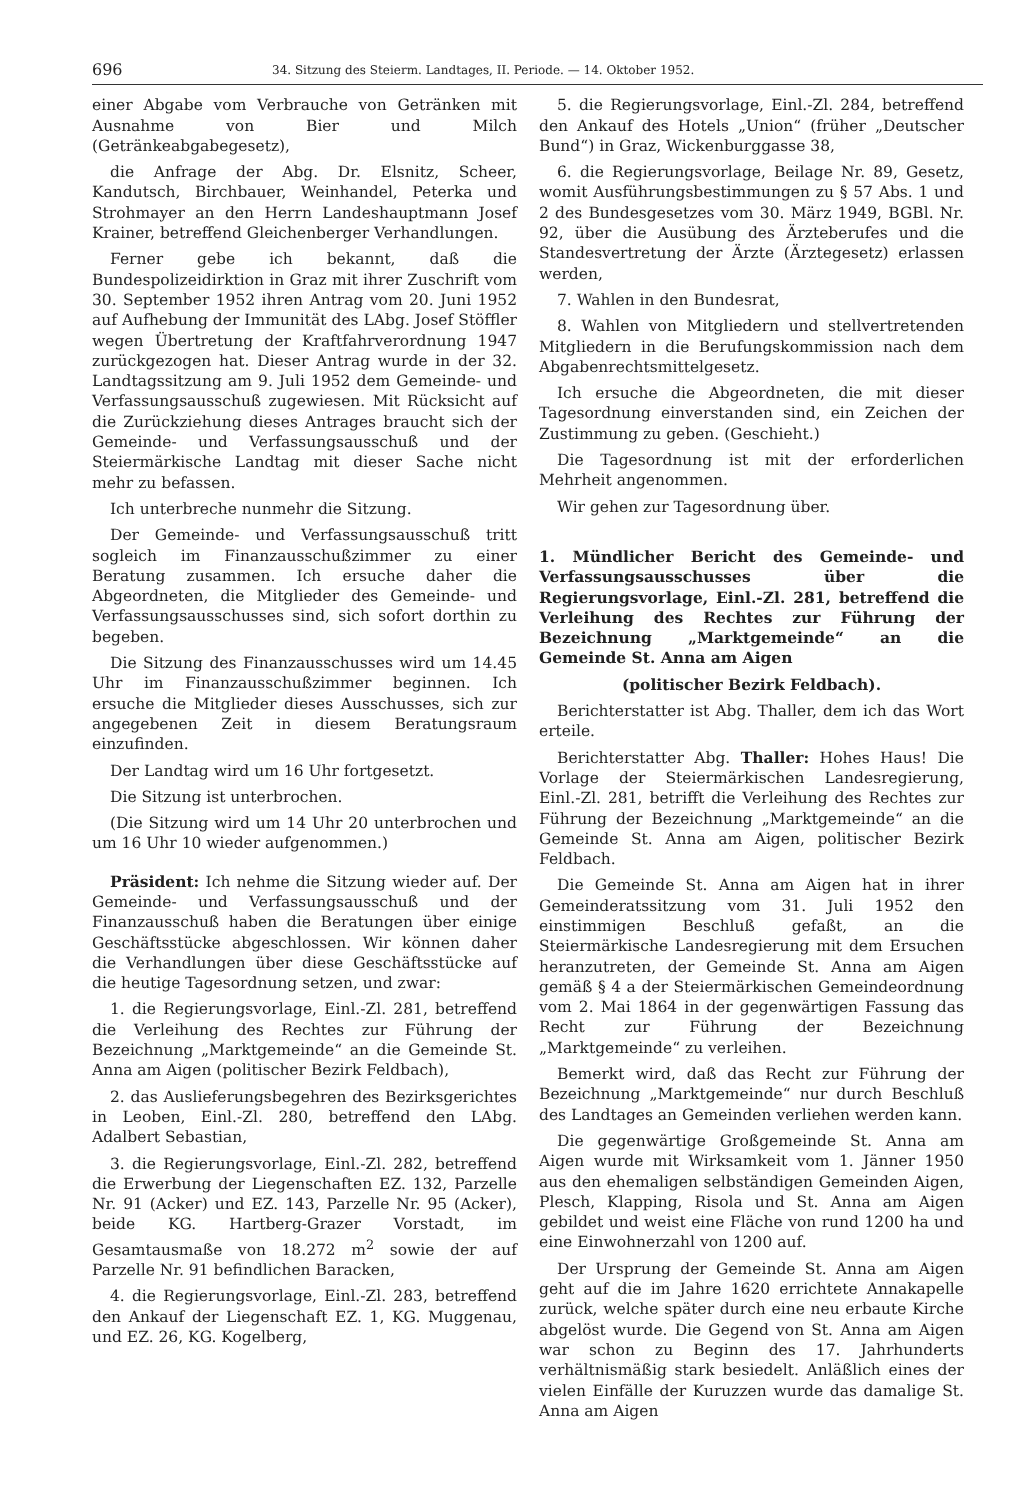696 34. Sitzung des Steierm. Landtages, II. Periode. — 14. Oktober 1952.
einer Abgabe vom Verbrauche von Getränken mit Ausnahme von Bier und Milch (Getränkeabgabegesetz),
die Anfrage der Abg. Dr. Elsnitz, Scheer, Kandutsch, Birchbauer, Weinhandel, Peterka und Strohmayer an den Herrn Landeshauptmann Josef Krainer, betreffend Gleichenberger Verhandlungen.
Ferner gebe ich bekannt, daß die Bundespolizeidirktion in Graz mit ihrer Zuschrift vom 30. September 1952 ihren Antrag vom 20. Juni 1952 auf Aufhebung der Immunität des LAbg. Josef Stöffler wegen Übertretung der Kraftfahrverordnung 1947 zurückgezogen hat. Dieser Antrag wurde in der 32. Landtagssitzung am 9. Juli 1952 dem Gemeinde- und Verfassungsausschuß zugewiesen. Mit Rücksicht auf die Zurückziehung dieses Antrages braucht sich der Gemeinde- und Verfassungsausschuß und der Steiermärkische Landtag mit dieser Sache nicht mehr zu befassen.
Ich unterbreche nunmehr die Sitzung.
Der Gemeinde- und Verfassungsausschuß tritt sogleich im Finanzausschußzimmer zu einer Beratung zusammen. Ich ersuche daher die Abgeordneten, die Mitglieder des Gemeinde- und Verfassungsausschusses sind, sich sofort dorthin zu begeben.
Die Sitzung des Finanzausschusses wird um 14.45 Uhr im Finanzausschußzimmer beginnen. Ich ersuche die Mitglieder dieses Ausschusses, sich zur angegebenen Zeit in diesem Beratungsraum einzufinden.
Der Landtag wird um 16 Uhr fortgesetzt.
Die Sitzung ist unterbrochen.
(Die Sitzung wird um 14 Uhr 20 unterbrochen und um 16 Uhr 10 wieder aufgenommen.)
Präsident: Ich nehme die Sitzung wieder auf. Der Gemeinde- und Verfassungsausschuß und der Finanzausschuß haben die Beratungen über einige Geschäftsstücke abgeschlossen. Wir können daher die Verhandlungen über diese Geschäftsstücke auf die heutige Tagesordnung setzen, und zwar:
1. die Regierungsvorlage, Einl.-Zl. 281, betreffend die Verleihung des Rechtes zur Führung der Bezeichnung „Marktgemeinde“ an die Gemeinde St. Anna am Aigen (politischer Bezirk Feldbach),
2. das Auslieferungsbegehren des Bezirksgerichtes in Leoben, Einl.-Zl. 280, betreffend den LAbg. Adalbert Sebastian,
3. die Regierungsvorlage, Einl.-Zl. 282, betreffend die Erwerbung der Liegenschaften EZ. 132, Parzelle Nr. 91 (Acker) und EZ. 143, Parzelle Nr. 95 (Acker), beide KG. Hartberg-Grazer Vorstadt, im Gesamtausmaße von 18.272 m<sup>2</sup> sowie der auf Parzelle Nr. 91 befindlichen Baracken,
4. die Regierungsvorlage, Einl.-Zl. 283, betreffend den Ankauf der Liegenschaft EZ. 1, KG. Muggenau, und EZ. 26, KG. Kogelberg,
5. die Regierungsvorlage, Einl.-Zl. 284, betreffend den Ankauf des Hotels „Union“ (früher „Deutscher Bund“) in Graz, Wickenburggasse 38,
6. die Regierungsvorlage, Beilage Nr. 89, Gesetz, womit Ausführungsbestimmungen zu § 57 Abs. 1 und 2 des Bundesgesetzes vom 30. März 1949, BGBl. Nr. 92, über die Ausübung des Ärzteberufes und die Standesvertretung der Ärzte (Ärztegesetz) erlassen werden,
7. Wahlen in den Bundesrat,
8. Wahlen von Mitgliedern und stellvertretenden Mitgliedern in die Berufungskommission nach dem Abgabenrechtsmittelgesetz.
Ich ersuche die Abgeordneten, die mit dieser Tagesordnung einverstanden sind, ein Zeichen der Zustimmung zu geben. (Geschieht.)
Die Tagesordnung ist mit der erforderlichen Mehrheit angenommen.
Wir gehen zur Tagesordnung über.
1. Mündlicher Bericht des Gemeinde- und Verfassungsausschusses über die Regierungsvorlage, Einl.-Zl. 281, betreffend die Verleihung des Rechtes zur Führung der Bezeichnung „Marktgemeinde“ an die Gemeinde St. Anna am Aigen
(politischer Bezirk Feldbach).
Berichterstatter ist Abg. Thaller, dem ich das Wort erteile.
Berichterstatter Abg. Thaller: Hohes Haus! Die Vorlage der Steiermärkischen Landesregierung, Einl.-Zl. 281, betrifft die Verleihung des Rechtes zur Führung der Bezeichnung „Marktgemeinde“ an die Gemeinde St. Anna am Aigen, politischer Bezirk Feldbach.
Die Gemeinde St. Anna am Aigen hat in ihrer Gemeinderatssitzung vom 31. Juli 1952 den einstimmigen Beschluß gefaßt, an die Steiermärkische Landesregierung mit dem Ersuchen heranzutreten, der Gemeinde St. Anna am Aigen gemäß § 4 a der Steiermärkischen Gemeindeordnung vom 2. Mai 1864 in der gegenwärtigen Fassung das Recht zur Führung der Bezeichnung „Marktgemeinde“ zu verleihen.
Bemerkt wird, daß das Recht zur Führung der Bezeichnung „Marktgemeinde“ nur durch Beschluß des Landtages an Gemeinden verliehen werden kann.
Die gegenwärtige Großgemeinde St. Anna am Aigen wurde mit Wirksamkeit vom 1. Jänner 1950 aus den ehemaligen selbständigen Gemeinden Aigen, Plesch, Klapping, Risola und St. Anna am Aigen gebildet und weist eine Fläche von rund 1200 ha und eine Einwohnerzahl von 1200 auf.
Der Ursprung der Gemeinde St. Anna am Aigen geht auf die im Jahre 1620 errichtete Annakapelle zurück, welche später durch eine neu erbaute Kirche abgelöst wurde. Die Gegend von St. Anna am Aigen war schon zu Beginn des 17. Jahrhunderts verhältnismäßig stark besiedelt. Anläßlich eines der vielen Einfälle der Kuruzzen wurde das damalige St. Anna am Aigen